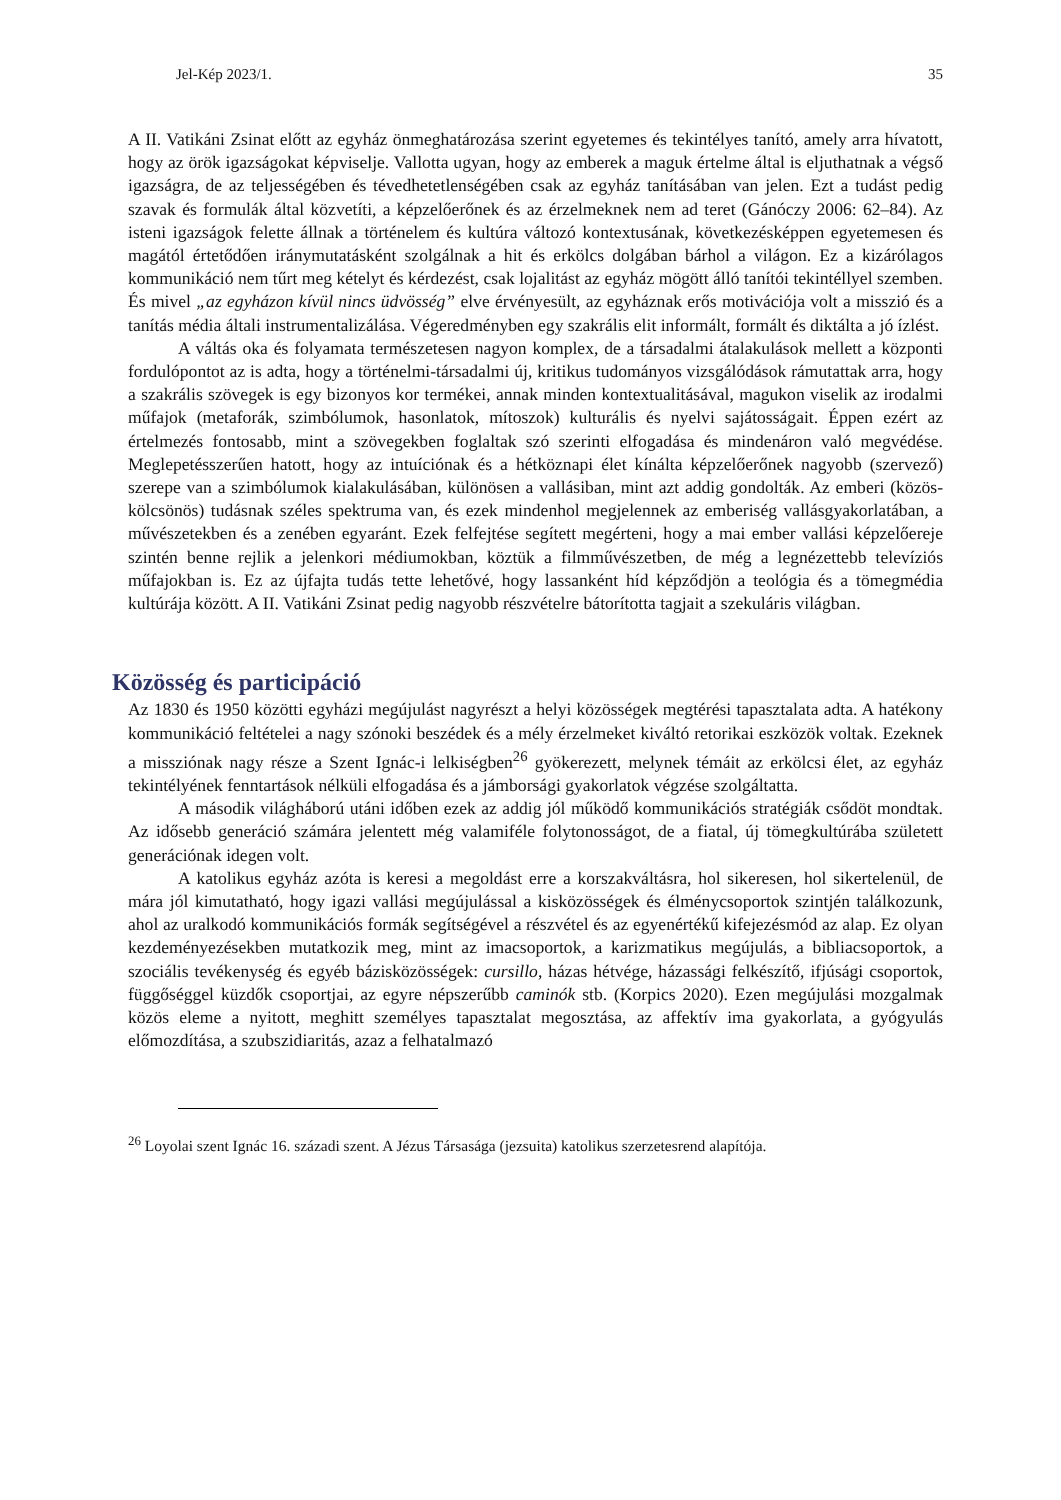Jel-Kép 2023/1. 35
A II. Vatikáni Zsinat előtt az egyház önmeghatározása szerint egyetemes és tekintélyes tanító, amely arra hívatott, hogy az örök igazságokat képviselje. Vallotta ugyan, hogy az emberek a maguk értelme által is eljuthatnak a végső igazságra, de az teljességében és tévedhetetlenségében csak az egyház tanításában van jelen. Ezt a tudást pedig szavak és formulák által közvetíti, a képzelőerőnek és az érzelmeknek nem ad teret (Gánóczy 2006: 62–84). Az isteni igazságok felette állnak a történelem és kultúra változó kontextusának, következésképpen egyetemesen és magától értetődően iránymutatásként szolgálnak a hit és erkölcs dolgában bárhol a világon. Ez a kizárólagos kommunikáció nem tűrt meg kételyt és kérdezést, csak lojalitást az egyház mögött álló tanítói tekintéllyel szemben. És mivel „az egyházon kívül nincs üdvösség” elve érvényesült, az egyháznak erős motivációja volt a misszió és a tanítás média általi instrumentalizálása. Végeredményben egy szakrális elit informált, formált és diktálta a jó ízlést.
A váltás oka és folyamata természetesen nagyon komplex, de a társadalmi átalakulások mellett a központi fordulópontot az is adta, hogy a történelmi-társadalmi új, kritikus tudományos vizsgálódások rámutattak arra, hogy a szakrális szövegek is egy bizonyos kor termékei, annak minden kontextualitásával, magukon viselik az irodalmi műfajok (metaforák, szimbólumok, hasonlatok, mítoszok) kulturális és nyelvi sajátosságait. Éppen ezért az értelmezés fontosabb, mint a szövegekben foglaltak szó szerinti elfogadása és mindenáron való megvédése. Meglepetésszerűen hatott, hogy az intuíciónak és a hétköznapi élet kínálta képzelőerőnek nagyobb (szervező) szerepe van a szimbólumok kialakulásában, különösen a vallásiban, mint azt addig gondolták. Az emberi (közös-kölcsönös) tudásnak széles spektruma van, és ezek mindenhol megjelennek az emberiség vallásgyakorlatában, a művészetekben és a zenében egyaránt. Ezek felfejtése segített megérteni, hogy a mai ember vallási képzelőereje szintén benne rejlik a jelenkori médiumokban, köztük a filmművészetben, de még a legnézettebb televíziós műfajokban is. Ez az újfajta tudás tette lehetővé, hogy lassanként híd képződjön a teológia és a tömegmédia kultúrája között. A II. Vatikáni Zsinat pedig nagyobb részvételre bátorította tagjait a szekuláris világban.
Közösség és participáció
Az 1830 és 1950 közötti egyházi megújulást nagyrészt a helyi közösségek megtérési tapasztalata adta. A hatékony kommunikáció feltételei a nagy szónoki beszédek és a mély érzelmeket kiváltó retorikai eszközök voltak. Ezeknek a missziónak nagy része a Szent Ignác-i lelkiségben<sup>26</sup> gyökerezett, melynek témáit az erkölcsi élet, az egyház tekintélyének fenntartások nélküli elfogadása és a jámborsági gyakorlatok végzése szolgáltatta.
A második világháború utáni időben ezek az addig jól működő kommunikációs stratégiák csődöt mondtak. Az idősebb generáció számára jelentett még valamiféle folytonosságot, de a fiatal, új tömegkultúrába született generációnak idegen volt.
A katolikus egyház azóta is keresi a megoldást erre a korszakváltásra, hol sikeresen, hol sikertelenül, de mára jól kimutatható, hogy igazi vallási megújulással a kisközösségek és élménycsoportok szintjén találkozunk, ahol az uralkodó kommunikációs formák segítségével a részvétel és az egyenértékű kifejezésmód az alap. Ez olyan kezdeményezésekben mutatkozik meg, mint az imacsoportok, a karizmatikus megújulás, a bibliacsoportok, a szociális tevékenység és egyéb bázisközösségek: cursillo, házas hétvége, házassági felkészítő, ifjúsági csoportok, függőséggel küzdők csoportjai, az egyre népszerűbb caminók stb. (Korpics 2020). Ezen megújulási mozgalmak közös eleme a nyitott, meghitt személyes tapasztalat megosztása, az affektív ima gyakorlata, a gyógyulás előmozdítása, a szubszidiaritás, azaz a felhatalmazó
<sup>26</sup> Loyolai szent Ignác 16. századi szent. A Jézus Társasága (jezsuita) katolikus szerzetesrend alapítója.